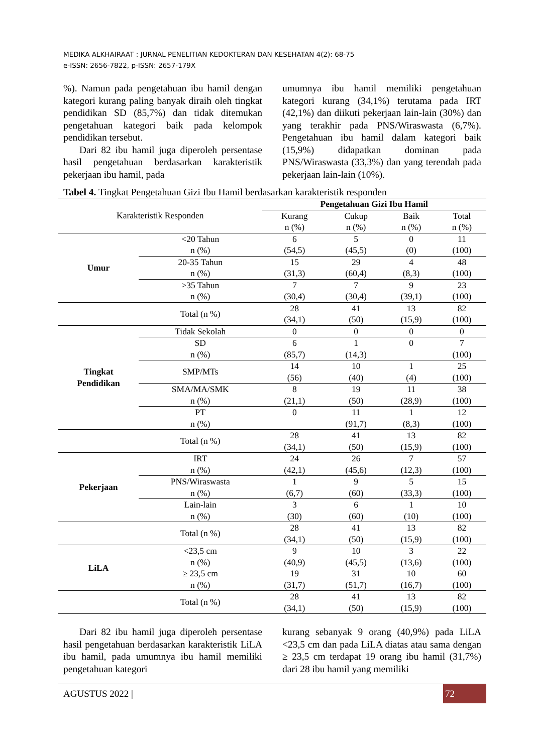MEDIKA ALKHAIRAAT : JURNAL PENELITIAN KEDOKTERAN DAN KESEHATAN 4(2): 68-75
e-ISSN: 2656-7822, p-ISSN: 2657-179X
%). Namun pada pengetahuan ibu hamil dengan kategori kurang paling banyak diraih oleh tingkat pendidikan SD (85,7%) dan tidak ditemukan pengetahuan kategori baik pada kelompok pendidikan tersebut.
Dari 82 ibu hamil juga diperoleh persentase hasil pengetahuan berdasarkan karakteristik pekerjaan ibu hamil, pada
umumnya ibu hamil memiliki pengetahuan kategori kurang (34,1%) terutama pada IRT (42,1%) dan diikuti pekerjaan lain-lain (30%) dan yang terakhir pada PNS/Wiraswasta (6,7%). Pengetahuan ibu hamil dalam kategori baik (15,9%) didapatkan dominan pada PNS/Wiraswasta (33,3%) dan yang terendah pada pekerjaan lain-lain (10%).
Tabel 4. Tingkat Pengetahuan Gizi Ibu Hamil berdasarkan karakteristik responden
| Karakteristik Responden | | Pengetahuan Gizi Ibu Hamil | | | |
| --- | --- | --- | --- | --- | --- |
| | | Kurang n (%) | Cukup n (%) | Baik n (%) | Total n (%) |
| Umur | <20 Tahun n (%) | 6 (54,5) | 5 (45,5) | 0 (0) | 11 (100) |
| | 20-35 Tahun n (%) | 15 (31,3) | 29 (60,4) | 4 (8,3) | 48 (100) |
| | >35 Tahun n (%) | 7 (30,4) | 7 (30,4) | 9 (39,1) | 23 (100) |
| | Total (n %) | 28 (34,1) | 41 (50) | 13 (15,9) | 82 (100) |
| Tingkat Pendidikan | Tidak Sekolah | 0 | 0 | 0 | 0 |
| | SD n (%) | 6 (85,7) | 1 (14,3) | 0 | 7 (100) |
| | SMP/MTs | 14 (56) | 10 (40) | 1 (4) | 25 (100) |
| | SMA/MA/SMK n (%) | 8 (21,1) | 19 (50) | 11 (28,9) | 38 (100) |
| | PT n (%) | 0 | 11 (91,7) | 1 (8,3) | 12 (100) |
| | Total (n %) | 28 (34,1) | 41 (50) | 13 (15,9) | 82 (100) |
| Pekerjaan | IRT n (%) | 24 (42,1) | 26 (45,6) | 7 (12,3) | 57 (100) |
| | PNS/Wiraswasta n (%) | 1 (6,7) | 9 (60) | 5 (33,3) | 15 (100) |
| | Lain-lain n (%) | 3 (30) | 6 (60) | 1 (10) | 10 (100) |
| | Total (n %) | 28 (34,1) | 41 (50) | 13 (15,9) | 82 (100) |
| LiLA | <23,5 cm n (%) | 9 (40,9) | 10 (45,5) | 3 (13,6) | 22 (100) |
| | ≥ 23,5 cm n (%) | 19 (31,7) | 31 (51,7) | 10 (16,7) | 60 (100) |
| | Total (n %) | 28 (34,1) | 41 (50) | 13 (15,9) | 82 (100) |
Dari 82 ibu hamil juga diperoleh persentase hasil pengetahuan berdasarkan karakteristik LiLA ibu hamil, pada umumnya ibu hamil memiliki pengetahuan kategori
kurang sebanyak 9 orang (40,9%) pada LiLA <23,5 cm dan pada LiLA diatas atau sama dengan ≥ 23,5 cm terdapat 19 orang ibu hamil (31,7%) dari 28 ibu hamil yang memiliki
AGUSTUS 2022 | 72